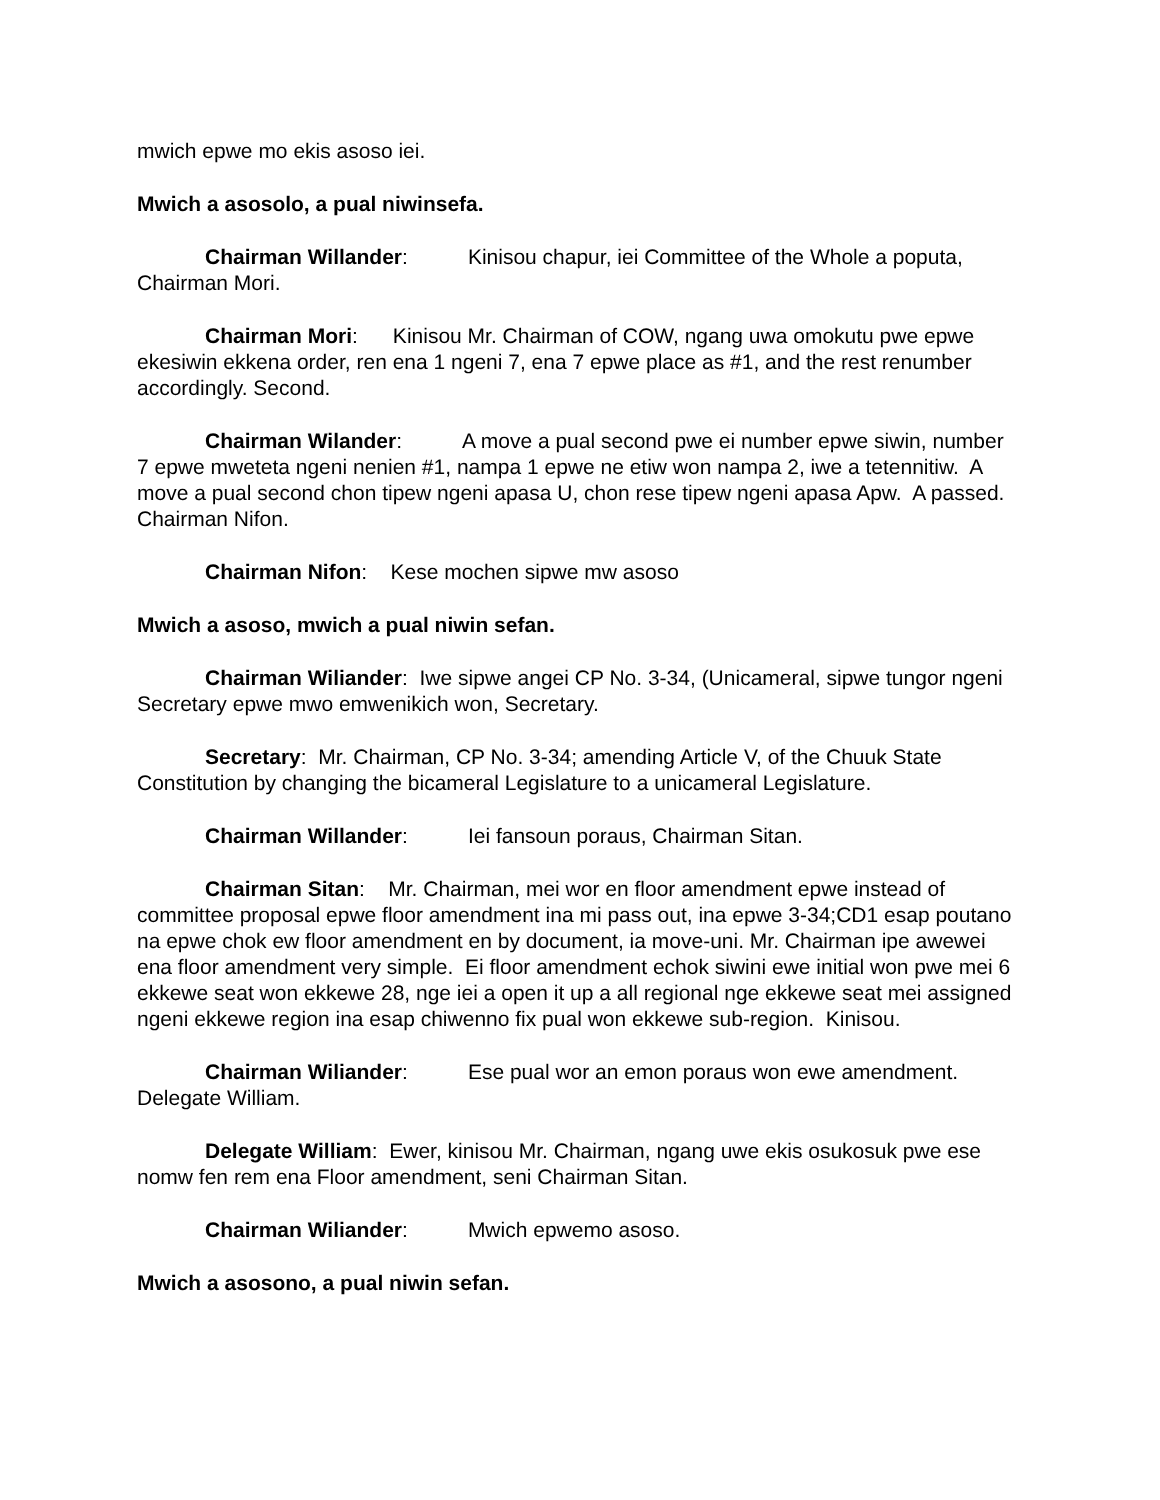mwich epwe mo ekis asoso iei.
Mwich a asosolo, a pual niwinsefa.
Chairman Willander: Kinisou chapur, iei Committee of the Whole a poputa, Chairman Mori.
Chairman Mori: Kinisou Mr. Chairman of COW, ngang uwa omokutu pwe epwe ekesiwin ekkena order, ren ena 1 ngeni 7, ena 7 epwe place as #1, and the rest renumber accordingly. Second.
Chairman Wilander: A move a pual second pwe ei number epwe siwin, number 7 epwe mweteta ngeni nenien #1, nampa 1 epwe ne etiw won nampa 2, iwe a tetennitiw. A move a pual second chon tipew ngeni apasa U, chon rese tipew ngeni apasa Apw. A passed. Chairman Nifon.
Chairman Nifon: Kese mochen sipwe mw asoso
Mwich a asoso, mwich a pual niwin sefan.
Chairman Wiliander: Iwe sipwe angei CP No. 3-34, (Unicameral, sipwe tungor ngeni Secretary epwe mwo emwenikich won, Secretary.
Secretary: Mr. Chairman, CP No. 3-34; amending Article V, of the Chuuk State Constitution by changing the bicameral Legislature to a unicameral Legislature.
Chairman Willander: Iei fansoun poraus, Chairman Sitan.
Chairman Sitan: Mr. Chairman, mei wor en floor amendment epwe instead of committee proposal epwe floor amendment ina mi pass out, ina epwe 3-34;CD1 esap poutano na epwe chok ew floor amendment en by document, ia move-uni. Mr. Chairman ipe awewei ena floor amendment very simple. Ei floor amendment echok siwini ewe initial won pwe mei 6 ekkewe seat won ekkewe 28, nge iei a open it up a all regional nge ekkewe seat mei assigned ngeni ekkewe region ina esap chiwenno fix pual won ekkewe sub-region. Kinisou.
Chairman Wiliander: Ese pual wor an emon poraus won ewe amendment. Delegate William.
Delegate William: Ewer, kinisou Mr. Chairman, ngang uwe ekis osukosuk pwe ese nomw fen rem ena Floor amendment, seni Chairman Sitan.
Chairman Wiliander: Mwich epwemo asoso.
Mwich a asosono, a pual niwin sefan.